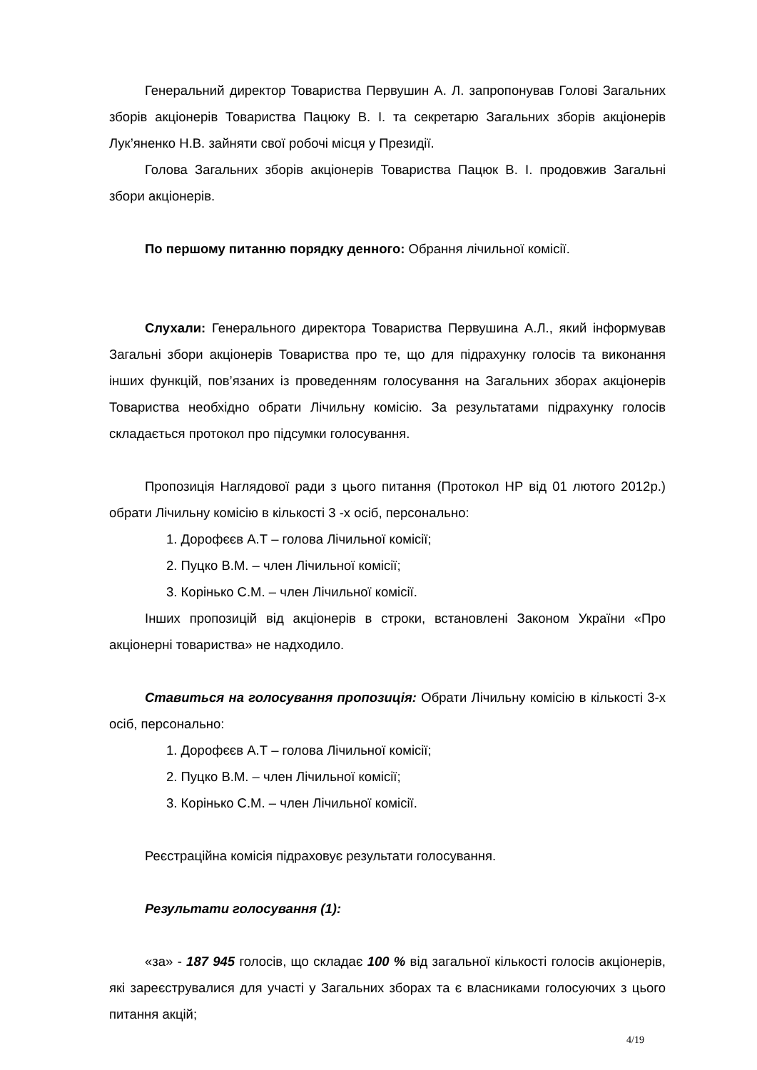Генеральний директор Товариства Первушин А. Л. запропонував Голові Загальних зборів акціонерів Товариства Пацюку В. І. та секретарю Загальних зборів акціонерів Лук’яненко Н.В. зайняти свої робочі місця у Президії.
Голова Загальних зборів акціонерів Товариства Пацюк В. І. продовжив Загальні збори акціонерів.
По першому питанню порядку денного: Обрання лічильної комісії.
Слухали: Генерального директора Товариства Первушина А.Л., який інформував Загальні збори акціонерів Товариства про те, що для підрахунку голосів та виконання інших функцій, пов’язаних із проведенням голосування на Загальних зборах акціонерів Товариства необхідно обрати Лічильну комісію. За результатами підрахунку голосів складається протокол про підсумки голосування.
Пропозиція Наглядової ради з цього питання (Протокол НР від 01 лютого 2012р.) обрати Лічильну комісію в кількості 3 -х осіб, персонально:
1. Дорофєєв А.Т – голова Лічильної комісії;
2. Пуцко В.М. – член Лічильної комісії;
3. Корінько С.М. – член Лічильної комісії.
Інших пропозицій від акціонерів в строки, встановлені Законом України «Про акціонерні товариства» не надходило.
Ставиться на голосування пропозиція: Обрати Лічильну комісію в кількості 3-х осіб, персонально:
1. Дорофєєв А.Т – голова Лічильної комісії;
2. Пуцко В.М. – член Лічильної комісії;
3. Корінько С.М. – член Лічильної комісії.
Реєстраційна комісія підраховує результати голосування.
Результати голосування (1):
«за» - 187 945 голосів, що складає 100 % від загальної кількості голосів акціонерів, які зареєструвалися для участі у Загальних зборах та є власниками голосуючих з цього питання акцій;
4/19